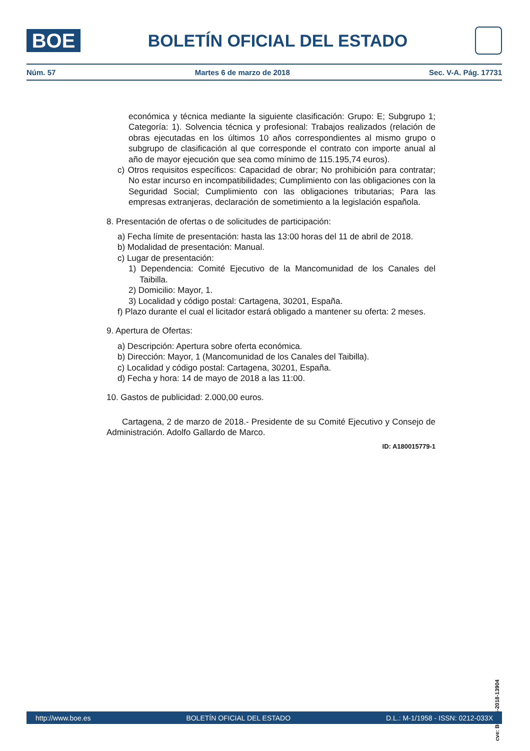BOE
BOLETÍN OFICIAL DEL ESTADO
Núm. 57 Martes 6 de marzo de 2018 Sec. V-A. Pág. 17731
económica y técnica mediante la siguiente clasificación: Grupo: E; Subgrupo 1; Categoría: 1). Solvencia técnica y profesional: Trabajos realizados (relación de obras ejecutadas en los últimos 10 años correspondientes al mismo grupo o subgrupo de clasificación al que corresponde el contrato con importe anual al año de mayor ejecución que sea como mínimo de 115.195,74 euros).
c) Otros requisitos específicos: Capacidad de obrar; No prohibición para contratar; No estar incurso en incompatibilidades; Cumplimiento con las obligaciones con la Seguridad Social; Cumplimiento con las obligaciones tributarias; Para las empresas extranjeras, declaración de sometimiento a la legislación española.
8. Presentación de ofertas o de solicitudes de participación:
a) Fecha límite de presentación: hasta las 13:00 horas del 11 de abril de 2018.
b) Modalidad de presentación: Manual.
c) Lugar de presentación:
1) Dependencia: Comité Ejecutivo de la Mancomunidad de los Canales del Taibilla.
2) Domicilio: Mayor, 1.
3) Localidad y código postal: Cartagena, 30201, España.
f) Plazo durante el cual el licitador estará obligado a mantener su oferta: 2 meses.
9. Apertura de Ofertas:
a) Descripción: Apertura sobre oferta económica.
b) Dirección: Mayor, 1 (Mancomunidad de los Canales del Taibilla).
c) Localidad y código postal: Cartagena, 30201, España.
d) Fecha y hora: 14 de mayo de 2018 a las 11:00.
10. Gastos de publicidad: 2.000,00 euros.
Cartagena, 2 de marzo de 2018.- Presidente de su Comité Ejecutivo y Consejo de Administración. Adolfo Gallardo de Marco.
ID: A180015779-1
cve: BOE-B-2018-13904
http://www.boe.es BOLETÍN OFICIAL DEL ESTADO D.L.: M-1/1958 - ISSN: 0212-033X